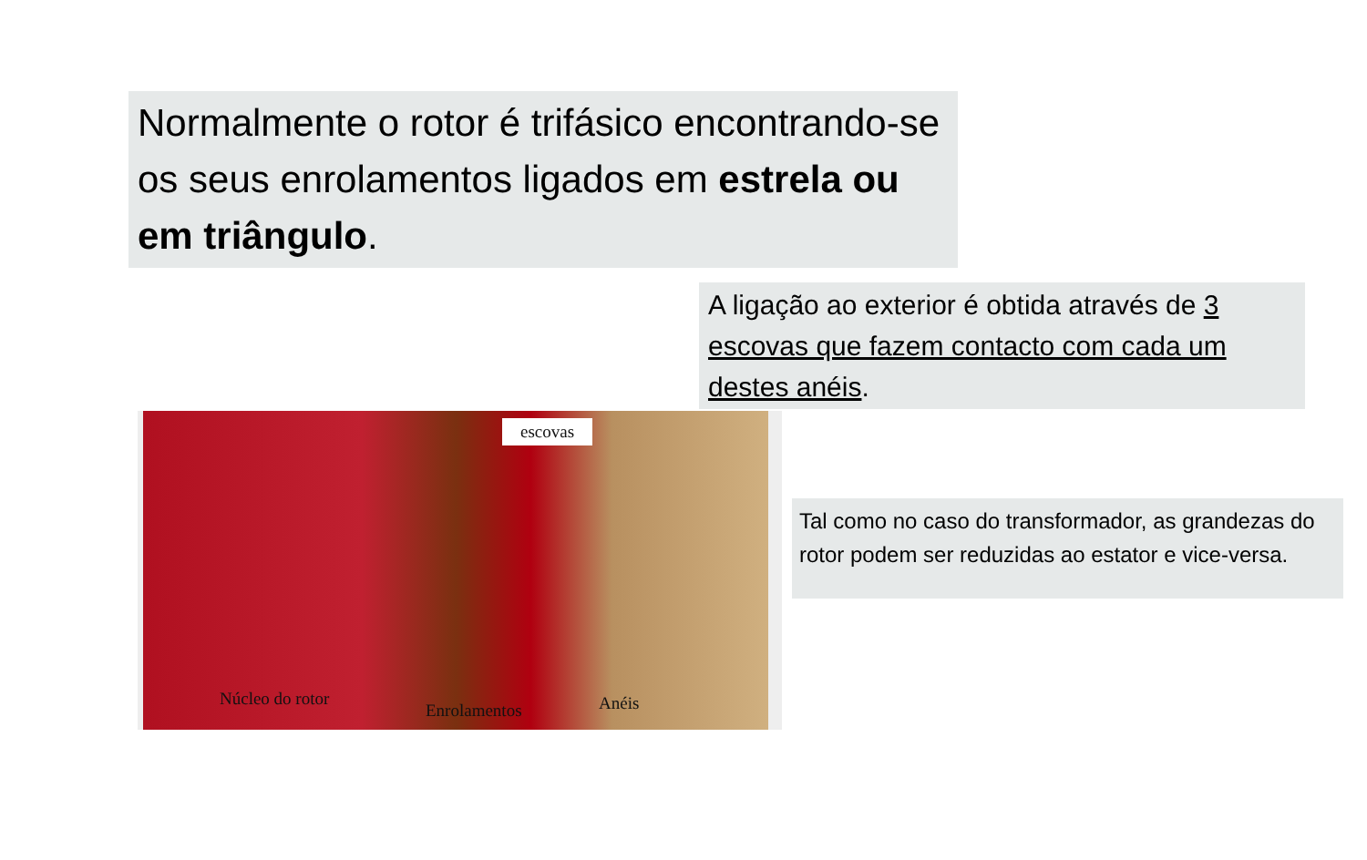Normalmente o rotor é trifásico encontrando-se os seus enrolamentos ligados em estrela ou em triângulo.
A ligação ao exterior é obtida através de 3 escovas que fazem contacto com cada um destes anéis.
escovas
Núcleo do rotor
Enrolamentos Anéis
Tal como no caso do transformador, as grandezas do rotor podem ser reduzidas ao estator e vice-versa.